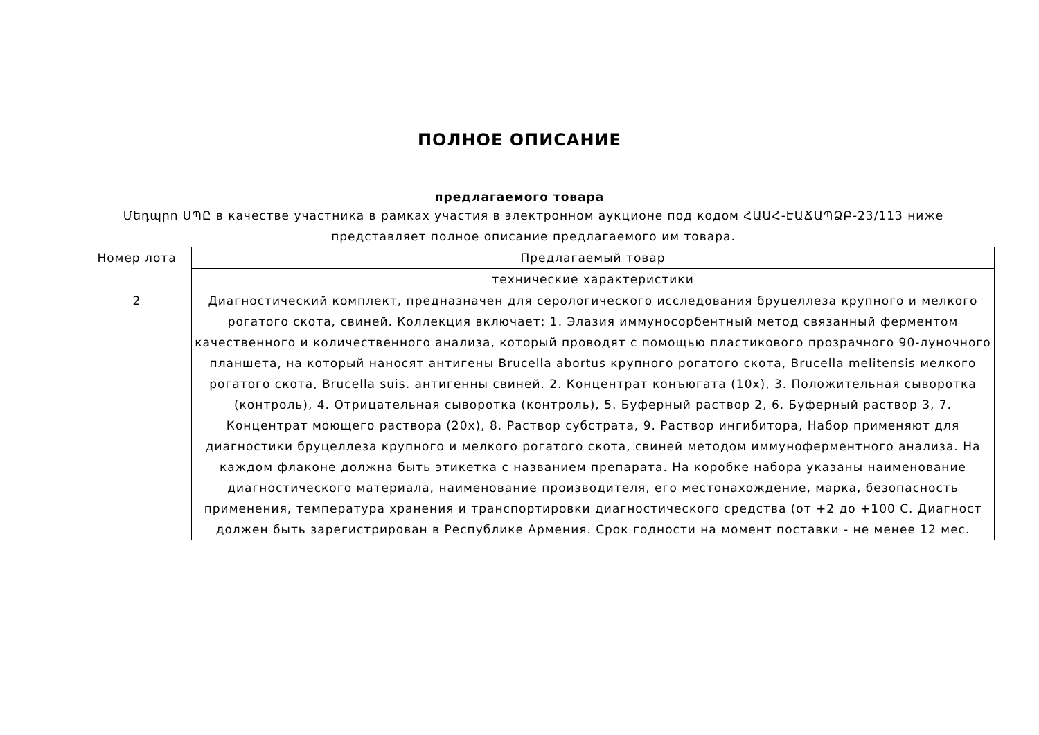ПОЛНОЕ ОПИСАНИЕ
предлагаемого товара
Մեդպրո ՍՊԸ в качестве участника в рамках участия в электронном аукционе под кодом ՀԱԱՀ-ԷԱՃԱՊՁԲ-23/113 ниже представляет полное описание предлагаемого им товара.
| Номер лота | Предлагаемый товар |
| --- | --- |
| | технические характеристики |
| 2 | Диагностический комплект, предназначен для серологического исследования бруцеллеза крупного и мелкого рогатого скота, свиней. Коллекция включает: 1. Элазия иммуносорбентный метод связанный ферментом качественного и количественного анализа, который проводят с помощью пластикового прозрачного 90-луночного планшета, на который наносят антигены Brucella abortus крупного рогатого скота, Brucella melitensis мелкого рогатого скота, Brucella suis. антигенны свиней. 2. Концентрат конъюгата (10x), 3. Положительная сыворотка (контроль), 4. Отрицательная сыворотка (контроль), 5. Буферный раствор 2, 6. Буферный раствор 3, 7. Концентрат моющего раствора (20x), 8. Раствор субстрата, 9. Раствор ингибитора, Набор применяют для диагностики бруцеллеза крупного и мелкого рогатого скота, свиней методом иммуноферментного анализа. На каждом флаконе должна быть этикетка с названием препарата. На коробке набора указаны наименование диагностического материала, наименование производителя, его местонахождение, марка, безопасность применения, температура хранения и транспортировки диагностического средства (от +2 до +100 C. Диагност должен быть зарегистрирован в Республике Армения. Срок годности на момент поставки - не менее 12 мес. |